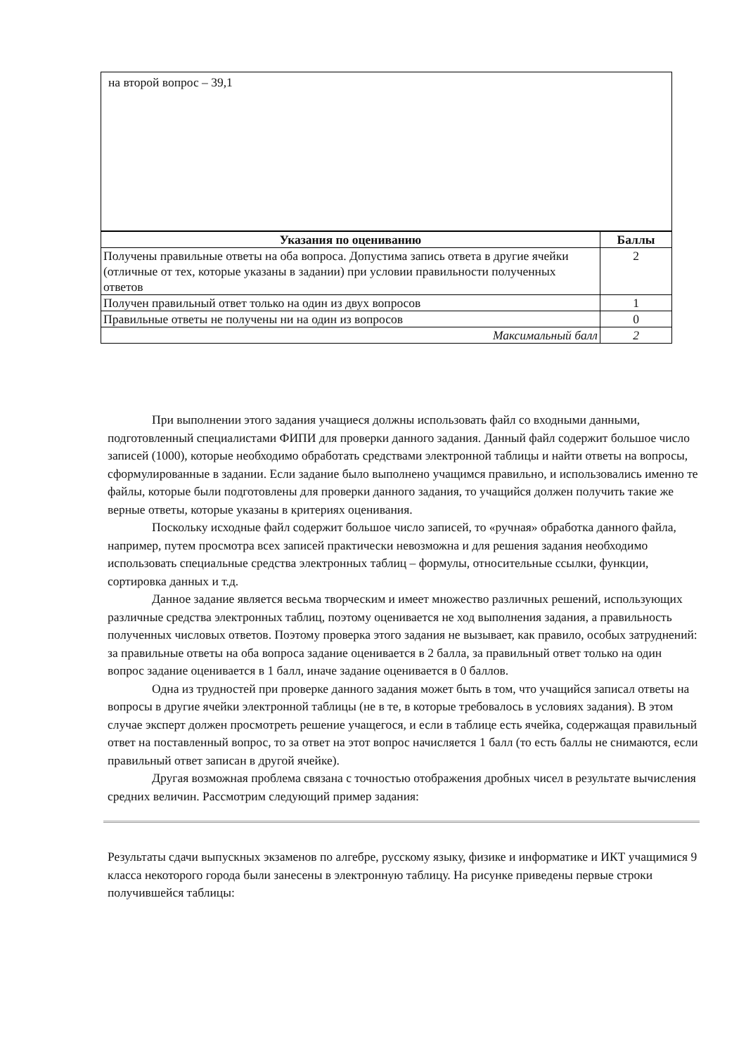на второй вопрос – 39,1
| Указания по оцениванию | Баллы |
| --- | --- |
| Получены правильные ответы на оба вопроса. Допустима запись ответа в другие ячейки (отличные от тех, которые указаны в задании) при условии правильности полученных ответов | 2 |
| Получен правильный ответ только на один из двух вопросов | 1 |
| Правильные ответы не получены ни на один из вопросов | 0 |
| Максимальный балл | 2 |
При выполнении этого задания учащиеся должны использовать файл со входными данными, подготовленный специалистами ФИПИ для проверки данного задания. Данный файл содержит большое число записей (1000), которые необходимо обработать средствами электронной таблицы и найти ответы на вопросы, сформулированные в задании. Если задание было выполнено учащимся правильно, и использовались именно те файлы, которые были подготовлены для проверки данного задания, то учащийся должен получить такие же верные ответы, которые указаны в критериях оценивания.
Поскольку исходные файл содержит большое число записей, то «ручная» обработка данного файла, например, путем просмотра всех записей практически невозможна и для решения задания необходимо использовать специальные средства электронных таблиц – формулы, относительные ссылки, функции, сортировка данных и т.д.
Данное задание является весьма творческим и имеет множество различных решений, использующих различные средства электронных таблиц, поэтому оценивается не ход выполнения задания, а правильность полученных числовых ответов. Поэтому проверка этого задания не вызывает, как правило, особых затруднений: за правильные ответы на оба вопроса задание оценивается в 2 балла, за правильный ответ только на один вопрос задание оценивается в 1 балл, иначе задание оценивается в 0 баллов.
Одна из трудностей при проверке данного задания может быть в том, что учащийся записал ответы на вопросы в другие ячейки электронной таблицы (не в те, в которые требовалось в условиях задания). В этом случае эксперт должен просмотреть решение учащегося, и если в таблице есть ячейка, содержащая правильный ответ на поставленный вопрос, то за ответ на этот вопрос начисляется 1 балл (то есть баллы не снимаются, если правильный ответ записан в другой ячейке).
Другая возможная проблема связана с точностью отображения дробных чисел в результате вычисления средних величин. Рассмотрим следующий пример задания:
Результаты сдачи выпускных экзаменов по алгебре, русскому языку, физике и информатике и ИКТ учащимися 9 класса некоторого города были занесены в электронную таблицу. На рисунке приведены первые строки получившейся таблицы: